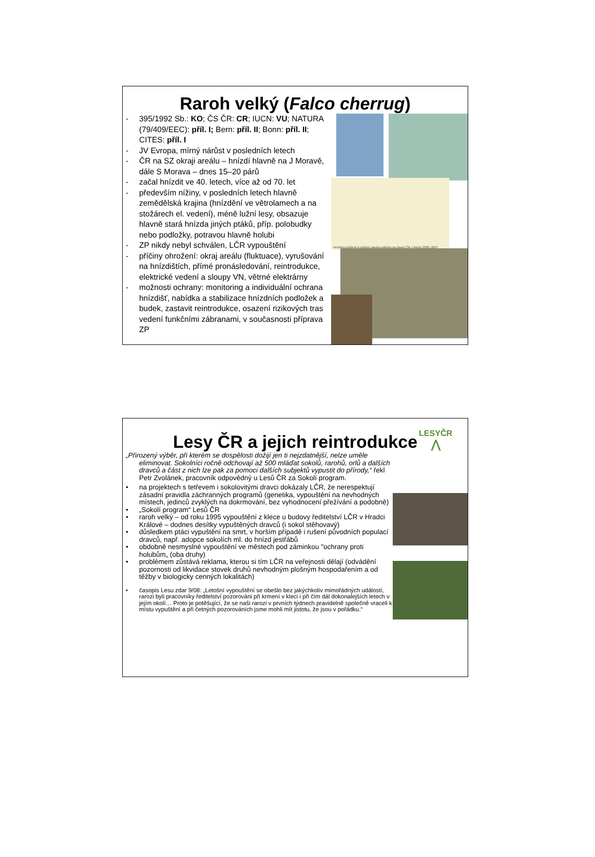Raroh velký (Falco cherrug)
- 395/1992 Sb.: KO; ČS ČR: CR; IUCN: VU; NATURA (79/409/EEC): příl. I; Bern: příl. II; Bonn: příl. II; CITES: příl. I
- JV Evropa, mírný nárůst v posledních letech
- ČR na SZ okraji areálu – hnízdí hlavně na J Moravě, dále S Morava – dnes 15–20 párů
- začal hnízdit ve 40. letech, více až od 70. let
- především nížiny, v posledních letech hlavně zemědělská krajina (hnízdění ve větrolamech a na stožárech el. vedení), méně lužní lesy, obsazuje hlavně stará hnízda jiných ptáků, příp. polobudky nebo podložky, potravou hlavně holubi
- ZP nikdy nebyl schválen, LČR vypouštění
- příčiny ohrožení: okraj areálu (fluktuace), vyrušování na hnízdištích, přímé pronásledování, reintrodukce, elektrické vedení a sloupy VN, větrné elektrárny
- možnosti ochrany: monitoring a individuální ochrana hnízdišť, nabídka a stabilizace hnízdních podložek a budek, zastavit reintrodukce, osazení rizikových tras vedení funkčními zábranami, v současnosti příprava ZP
Hnízdní rozšíření a výskyty raroha velkého na území ČR v letech 2005–2007
LESYČR
⋀
Lesy ČR a jejich reintrodukce
„Přirozený výběr, při kterém se dospělosti dožijí jen ti nejzdatnější, nelze uměle eliminovat. Sokolníci ročně odchovají až 500 mláďat sokolů, rarohů, orlů a dalších dravců a část z nich lze pak za pomoci dalších subjektů vypustit do přírody,“ řekl Petr Zvolánek, pracovník odpovědný u Lesů ČR za Sokolí program.
• na projektech s tetřevem i sokolovitými dravci dokázaly LČR, že nerespektují zásadní pravidla záchranných programů (genetika, vypouštění na nevhodných místech, jedinců zvyklých na dokrmování, bez vyhodnocení přežívání a podobně)
• „Sokolí program“ Lesů ČR
• raroh velký – od roku 1995 vypouštění z klece u budovy ředitelství LČR v Hradci Králové – dodnes desítky vypuštěných dravců (i sokol stěhovavý)
• důsledkem ptáci vypuštění na smrt, v horším případě i rušení původních populací dravců, např. adopce sokolích ml. do hnízd jestřábů
• obdobně nesmyslné vypouštění ve městech pod záminkou "ochrany proti holubům„ (oba druhy)
• problémem zůstává reklama, kterou si tím LČR na veřejnosti dělají (odvádění pozornosti od likvidace stovek druhů nevhodným plošným hospodařením a od těžby v biologicky cenných lokalitách)
• časopis Lesu zdar 9/08: „Letošní vypouštění se obešlo bez jakýchkoliv mimořádných událostí, rarozi byli pracovníky ředitelství pozorováni při krmení v kleci i při čím dál dokonalejších letech v jejím okolí… Proto je potěšující, že se naši rarozi v prvních týdnech pravidelně společně vraceli k místu vypuštění a při četných pozorováních jsme mohli mít jistotu, že jsou v pořádku.“